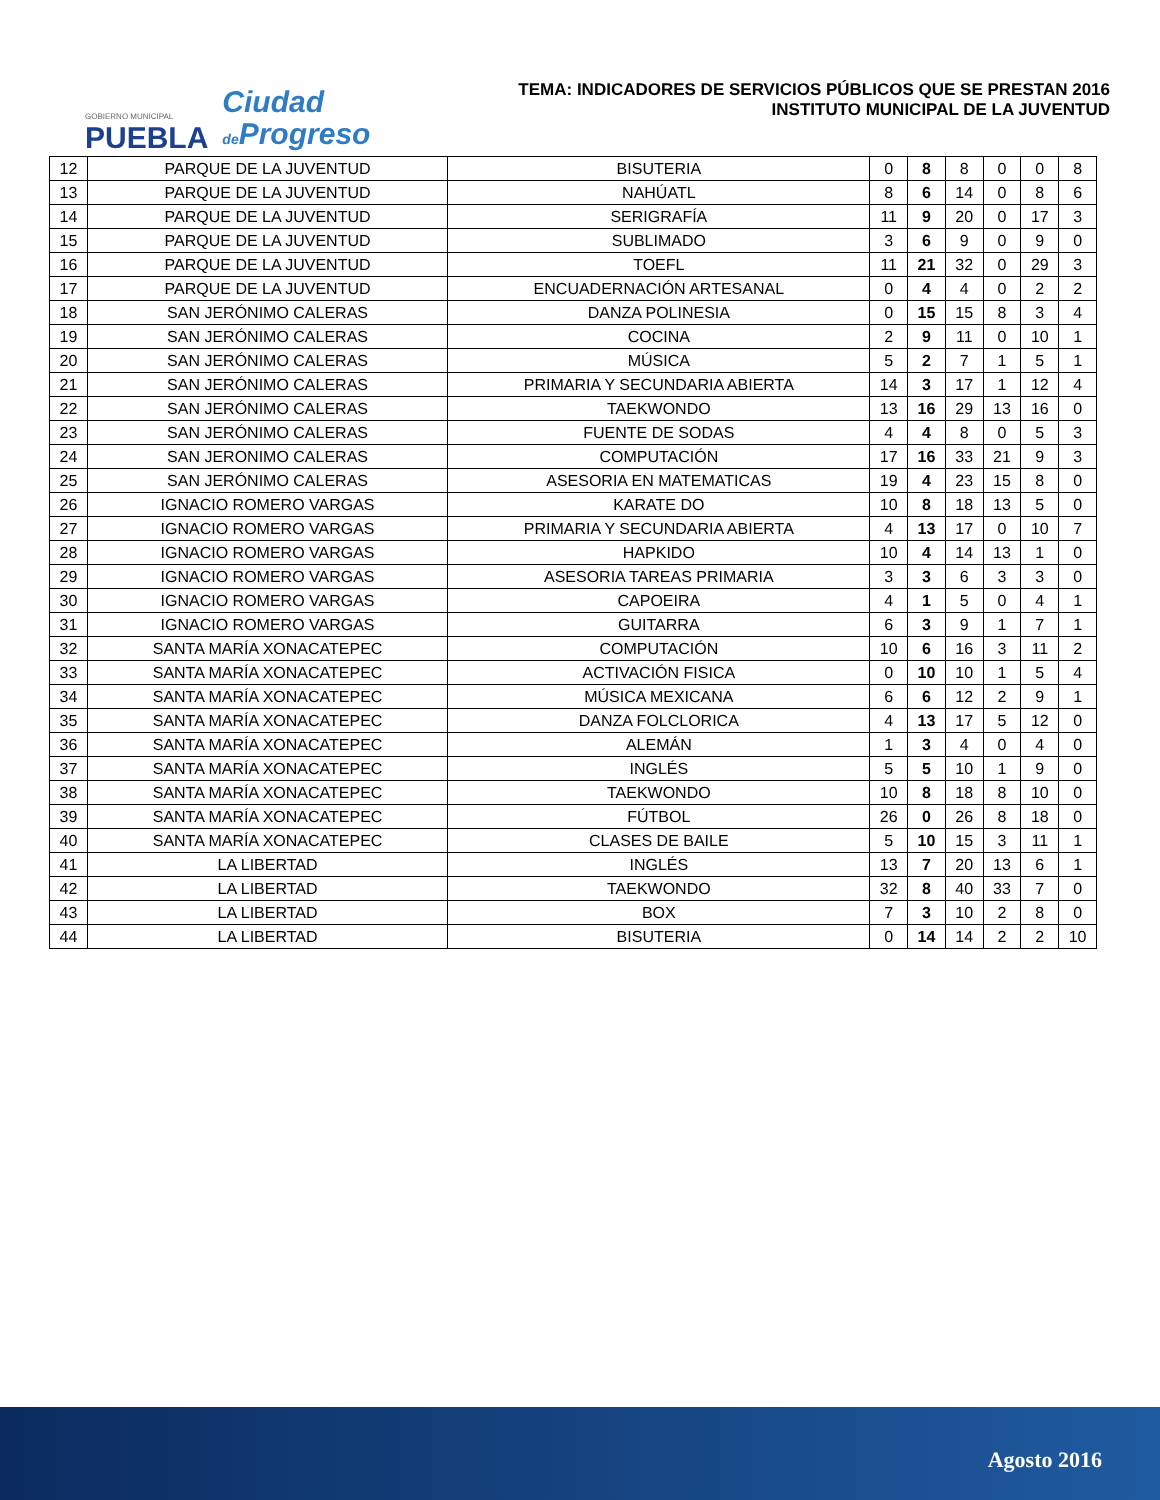GOBIERNO MUNICIPAL
PUEBLA
Ciudad
de Progreso
TEMA: INDICADORES DE SERVICIOS PÚBLICOS QUE SE PRESTAN 2016
INSTITUTO MUNICIPAL DE LA JUVENTUD
| 12 | PARQUE DE LA JUVENTUD | BISUTERIA | 0 | 8 | 8 | 0 | 0 | 8 |
| 13 | PARQUE DE LA JUVENTUD | NAHÚATL | 8 | 6 | 14 | 0 | 8 | 6 |
| 14 | PARQUE DE LA JUVENTUD | SERIGRAFÍA | 11 | 9 | 20 | 0 | 17 | 3 |
| 15 | PARQUE DE LA JUVENTUD | SUBLIMADO | 3 | 6 | 9 | 0 | 9 | 0 |
| 16 | PARQUE DE LA JUVENTUD | TOEFL | 11 | 21 | 32 | 0 | 29 | 3 |
| 17 | PARQUE DE LA JUVENTUD | ENCUADERNACIÓN ARTESANAL | 0 | 4 | 4 | 0 | 2 | 2 |
| 18 | SAN JERÓNIMO CALERAS | DANZA POLINESIA | 0 | 15 | 15 | 8 | 3 | 4 |
| 19 | SAN JERÓNIMO CALERAS | COCINA | 2 | 9 | 11 | 0 | 10 | 1 |
| 20 | SAN JERÓNIMO CALERAS | MÚSICA | 5 | 2 | 7 | 1 | 5 | 1 |
| 21 | SAN JERÓNIMO CALERAS | PRIMARIA Y SECUNDARIA ABIERTA | 14 | 3 | 17 | 1 | 12 | 4 |
| 22 | SAN JERÓNIMO CALERAS | TAEKWONDO | 13 | 16 | 29 | 13 | 16 | 0 |
| 23 | SAN JERÓNIMO CALERAS | FUENTE DE SODAS | 4 | 4 | 8 | 0 | 5 | 3 |
| 24 | SAN JERONIMO CALERAS | COMPUTACIÓN | 17 | 16 | 33 | 21 | 9 | 3 |
| 25 | SAN JERÓNIMO CALERAS | ASESORIA EN MATEMATICAS | 19 | 4 | 23 | 15 | 8 | 0 |
| 26 | IGNACIO ROMERO VARGAS | KARATE DO | 10 | 8 | 18 | 13 | 5 | 0 |
| 27 | IGNACIO ROMERO VARGAS | PRIMARIA Y SECUNDARIA ABIERTA | 4 | 13 | 17 | 0 | 10 | 7 |
| 28 | IGNACIO ROMERO VARGAS | HAPKIDO | 10 | 4 | 14 | 13 | 1 | 0 |
| 29 | IGNACIO ROMERO VARGAS | ASESORIA TAREAS PRIMARIA | 3 | 3 | 6 | 3 | 3 | 0 |
| 30 | IGNACIO ROMERO VARGAS | CAPOEIRA | 4 | 1 | 5 | 0 | 4 | 1 |
| 31 | IGNACIO ROMERO VARGAS | GUITARRA | 6 | 3 | 9 | 1 | 7 | 1 |
| 32 | SANTA MARÍA XONACATEPEC | COMPUTACIÓN | 10 | 6 | 16 | 3 | 11 | 2 |
| 33 | SANTA MARÍA XONACATEPEC | ACTIVACIÓN FISICA | 0 | 10 | 10 | 1 | 5 | 4 |
| 34 | SANTA MARÍA XONACATEPEC | MÚSICA MEXICANA | 6 | 6 | 12 | 2 | 9 | 1 |
| 35 | SANTA MARÍA XONACATEPEC | DANZA FOLCLORICA | 4 | 13 | 17 | 5 | 12 | 0 |
| 36 | SANTA MARÍA XONACATEPEC | ALEMÁN | 1 | 3 | 4 | 0 | 4 | 0 |
| 37 | SANTA MARÍA XONACATEPEC | INGLÉS | 5 | 5 | 10 | 1 | 9 | 0 |
| 38 | SANTA MARÍA XONACATEPEC | TAEKWONDO | 10 | 8 | 18 | 8 | 10 | 0 |
| 39 | SANTA MARÍA XONACATEPEC | FÚTBOL | 26 | 0 | 26 | 8 | 18 | 0 |
| 40 | SANTA MARÍA XONACATEPEC | CLASES DE BAILE | 5 | 10 | 15 | 3 | 11 | 1 |
| 41 | LA LIBERTAD | INGLÉS | 13 | 7 | 20 | 13 | 6 | 1 |
| 42 | LA LIBERTAD | TAEKWONDO | 32 | 8 | 40 | 33 | 7 | 0 |
| 43 | LA LIBERTAD | BOX | 7 | 3 | 10 | 2 | 8 | 0 |
| 44 | LA LIBERTAD | BISUTERIA | 0 | 14 | 14 | 2 | 2 | 10 |
Agosto 2016